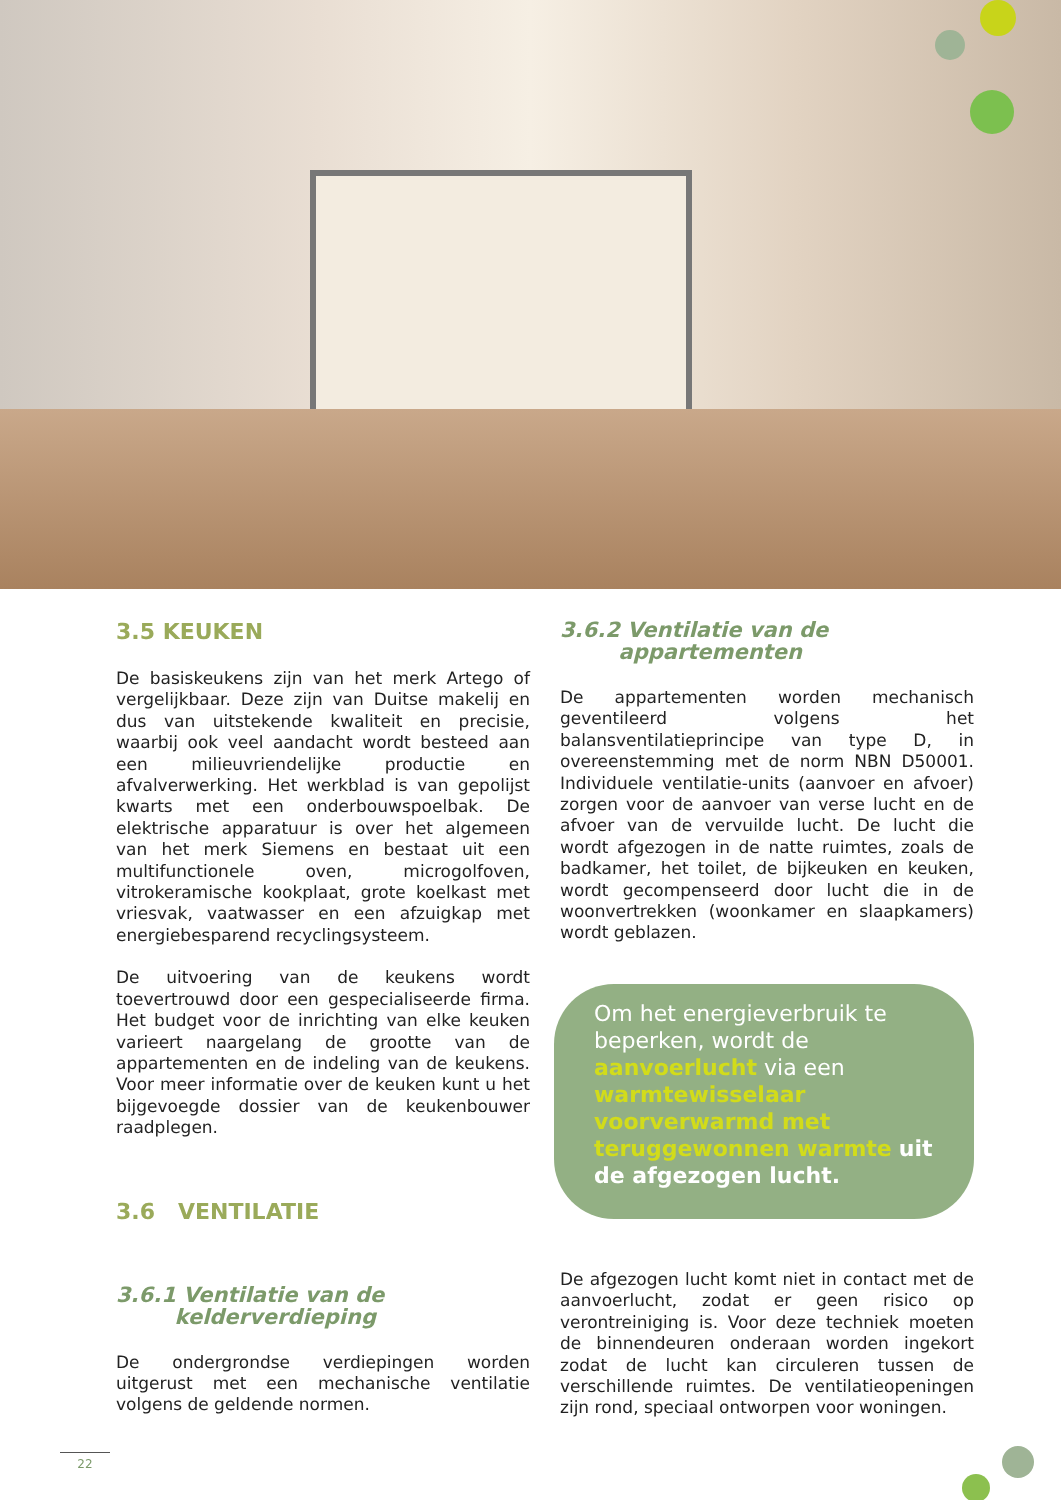3.5 KEUKEN
De basiskeukens zijn van het merk Artego of vergelijkbaar. Deze zijn van Duitse makelij en dus van uitstekende kwaliteit en precisie, waarbij ook veel aandacht wordt besteed aan een milieuvriendelijke productie en afvalverwerking. Het werkblad is van gepolijst kwarts met een onderbouwspoelbak. De elektrische apparatuur is over het algemeen van het merk Siemens en bestaat uit een multifunctionele oven, microgolfoven, vitrokeramische kookplaat, grote koelkast met vriesvak, vaatwasser en een afzuigkap met energiebesparend recyclingsysteem.
De uitvoering van de keukens wordt toevertrouwd door een gespecialiseerde firma. Het budget voor de inrichting van elke keuken varieert naargelang de grootte van de appartementen en de indeling van de keukens. Voor meer informatie over de keuken kunt u het bijgevoegde dossier van de keukenbouwer raadplegen.
3.6 VENTILATIE
3.6.1 Ventilatie van de
kelderverdieping
De ondergrondse verdiepingen worden uitgerust met een mechanische ventilatie volgens de geldende normen.
3.6.2 Ventilatie van de
appartementen
De appartementen worden mechanisch geventileerd volgens het balansventilatieprincipe van type D, in overeenstemming met de norm NBN D50001. Individuele ventilatie-units (aanvoer en afvoer) zorgen voor de aanvoer van verse lucht en de afvoer van de vervuilde lucht. De lucht die wordt afgezogen in de natte ruimtes, zoals de badkamer, het toilet, de bijkeuken en keuken, wordt gecompenseerd door lucht die in de woonvertrekken (woonkamer en slaapkamers) wordt geblazen.
Om het energieverbruik te beperken, wordt de aanvoerlucht via een warmtewisselaar voorverwarmd met teruggewonnen warmte uit de afgezogen lucht.
De afgezogen lucht komt niet in contact met de aanvoerlucht, zodat er geen risico op verontreiniging is. Voor deze techniek moeten de binnendeuren onderaan worden ingekort zodat de lucht kan circuleren tussen de verschillende ruimtes. De ventilatieopeningen zijn rond, speciaal ontworpen voor woningen.
22